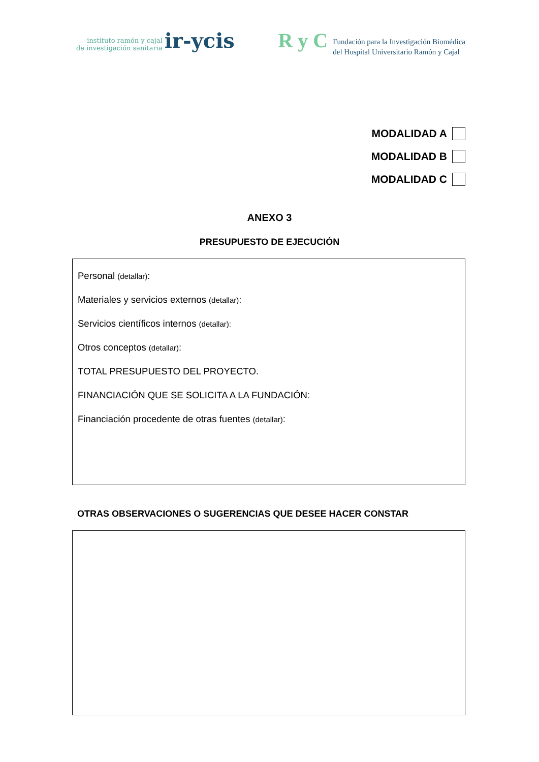instituto ramón y cajal
de investigación sanitaria
ir-ycis
R y C
Fundación para la Investigación Biomédica
del Hospital Universitario Ramón y Cajal
MODALIDAD A
MODALIDAD B
MODALIDAD C
ANEXO 3
PRESUPUESTO DE EJECUCIÓN
Personal (detallar):
Materiales y servicios externos (detallar):
Servicios científicos internos (detallar):
Otros conceptos (detallar):
TOTAL PRESUPUESTO DEL PROYECTO.
FINANCIACIÓN QUE SE SOLICITA A LA FUNDACIÓN:
Financiación procedente de otras fuentes (detallar):
OTRAS OBSERVACIONES O SUGERENCIAS QUE DESEE HACER CONSTAR